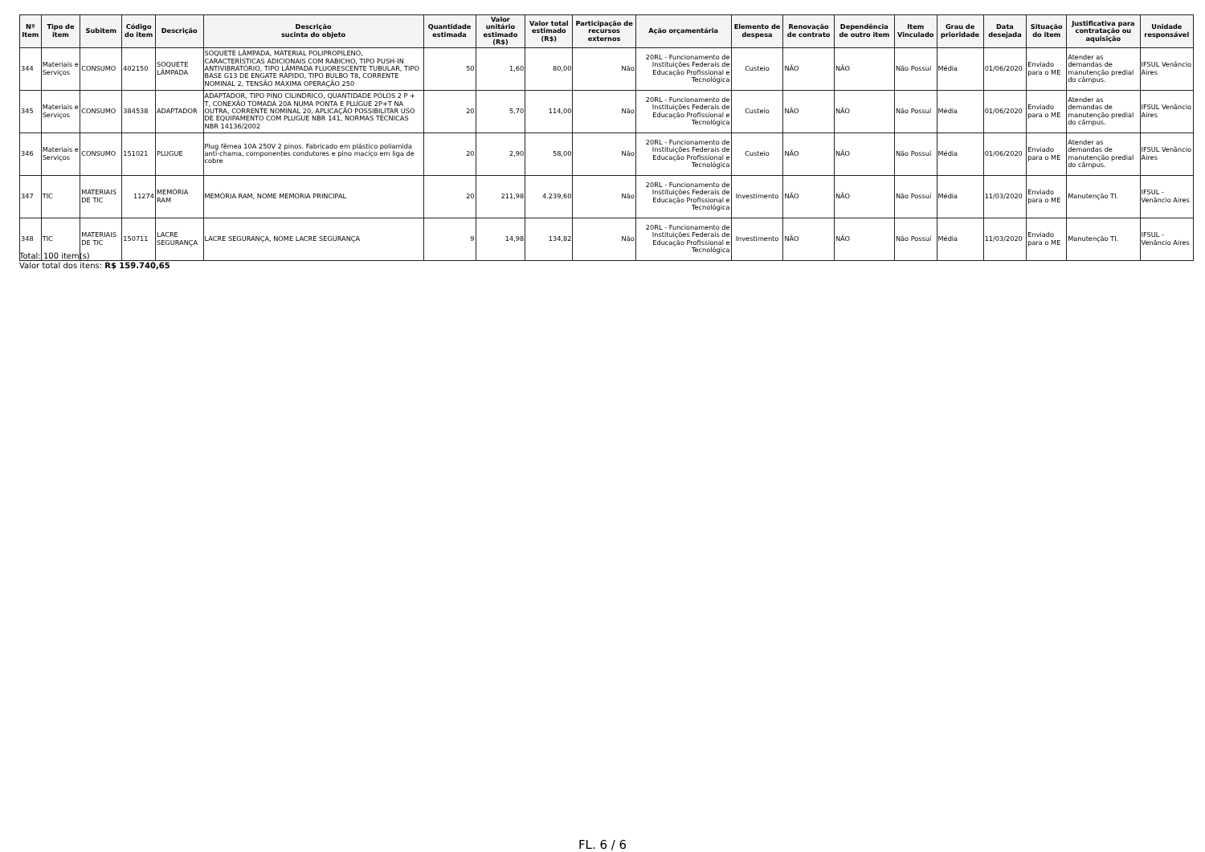| Nº Item | Tipo de item | Subitem | Código do item | Descrição | Descrição sucinta do objeto | Quantidade estimada | Valor unitário estimado (R$) | Valor total estimado (R$) | Participação de recursos externos | Ação orçamentária | Elemento de despesa | Renovação de contrato | Dependência de outro item | Item Vinculado | Grau de prioridade | Data desejada | Situação do item | Justificativa para contratação ou aquisição | Unidade responsável |
| --- | --- | --- | --- | --- | --- | --- | --- | --- | --- | --- | --- | --- | --- | --- | --- | --- | --- | --- | --- |
| 344 | Materiais e Serviços | CONSUMO | 402150 | SOQUETE LÂMPADA | SOQUETE LÂMPADA, MATERIAL POLIPROPILENO, CARACTERÍSTICAS ADICIONAIS COM RABICHO, TIPO PUSH-IN ANTIVIBRATÓRIO, TIPO LÂMPADA FLUORESCENTE TUBULAR, TIPO BASE G13 DE ENGATE RÁPIDO, TIPO BULBO T8, CORRENTE NOMINAL 2, TENSÃO MÁXIMA OPERAÇÃO 250 | 50 | 1,60 | 80,00 | Não | 20RL - Funcionamento de Instituições Federais de Educação Profissional e Tecnológica | Custeio | NÃO | NÃO | Não Possuí | Média | 01/06/2020 | Enviado para o ME | Atender as demandas de manutenção predial do câmpus. | IFSUL Venâncio Aires |
| 345 | Materiais e Serviços | CONSUMO | 384538 | ADAPTADOR | ADAPTADOR, TIPO PINO CILINDRICO, QUANTIDADE PÓLOS 2 P + T, CONEXÃO TOMADA 20A NUMA PONTA E PLUGUE 2P+T NA OUTRA, CORRENTE NOMINAL 20, APLICAÇÃO POSSIBILITAR USO DE EQUIPAMENTO COM PLUGUE NBR 141, NORMAS TÉCNICAS NBR 14136/2002 | 20 | 5,70 | 114,00 | Não | 20RL - Funcionamento de Instituições Federais de Educação Profissional e Tecnológica | Custeio | NÃO | NÃO | Não Possuí | Média | 01/06/2020 | Enviado para o ME | Atender as demandas de manutenção predial do câmpus. | IFSUL Venâncio Aires |
| 346 | Materiais e Serviços | CONSUMO | 151021 | PLUGUE | Plug fêmea 10A 250V 2 pinos. Fabricado em plástico poliamida anti-chama, componentes condutores e pino maciço em liga de cobre | 20 | 2,90 | 58,00 | Não | 20RL - Funcionamento de Instituições Federais de Educação Profissional e Tecnológica | Custeio | NÃO | NÃO | Não Possuí | Média | 01/06/2020 | Enviado para o ME | Atender as demandas de manutenção predial do câmpus. | IFSUL Venâncio Aires |
| 347 | TIC | MATERIAIS DE TIC | 11274 | MEMÓRIA RAM | MEMÓRIA RAM, NOME MEMORIA PRINCIPAL | 20 | 211,98 | 4.239,60 | Não | 20RL - Funcionamento de Instituições Federais de Educação Profissional e Tecnológica | Investimento | NÃO | NÃO | Não Possuí | Média | 11/03/2020 | Enviado para o ME | Manutenção TI. | IFSUL - Venâncio Aires |
| 348 | TIC | MATERIAIS DE TIC | 150711 | LACRE SEGURANÇA | LACRE SEGURANÇA, NOME LACRE SEGURANÇA | 9 | 14,98 | 134,82 | Não | 20RL - Funcionamento de Instituições Federais de Educação Profissional e Tecnológica | Investimento | NÃO | NÃO | Não Possuí | Média | 11/03/2020 | Enviado para o ME | Manutenção TI. | IFSUL - Venâncio Aires |
Total: 100 item(s)
Valor total dos itens: R$ 159.740,65
FL. 6 / 6